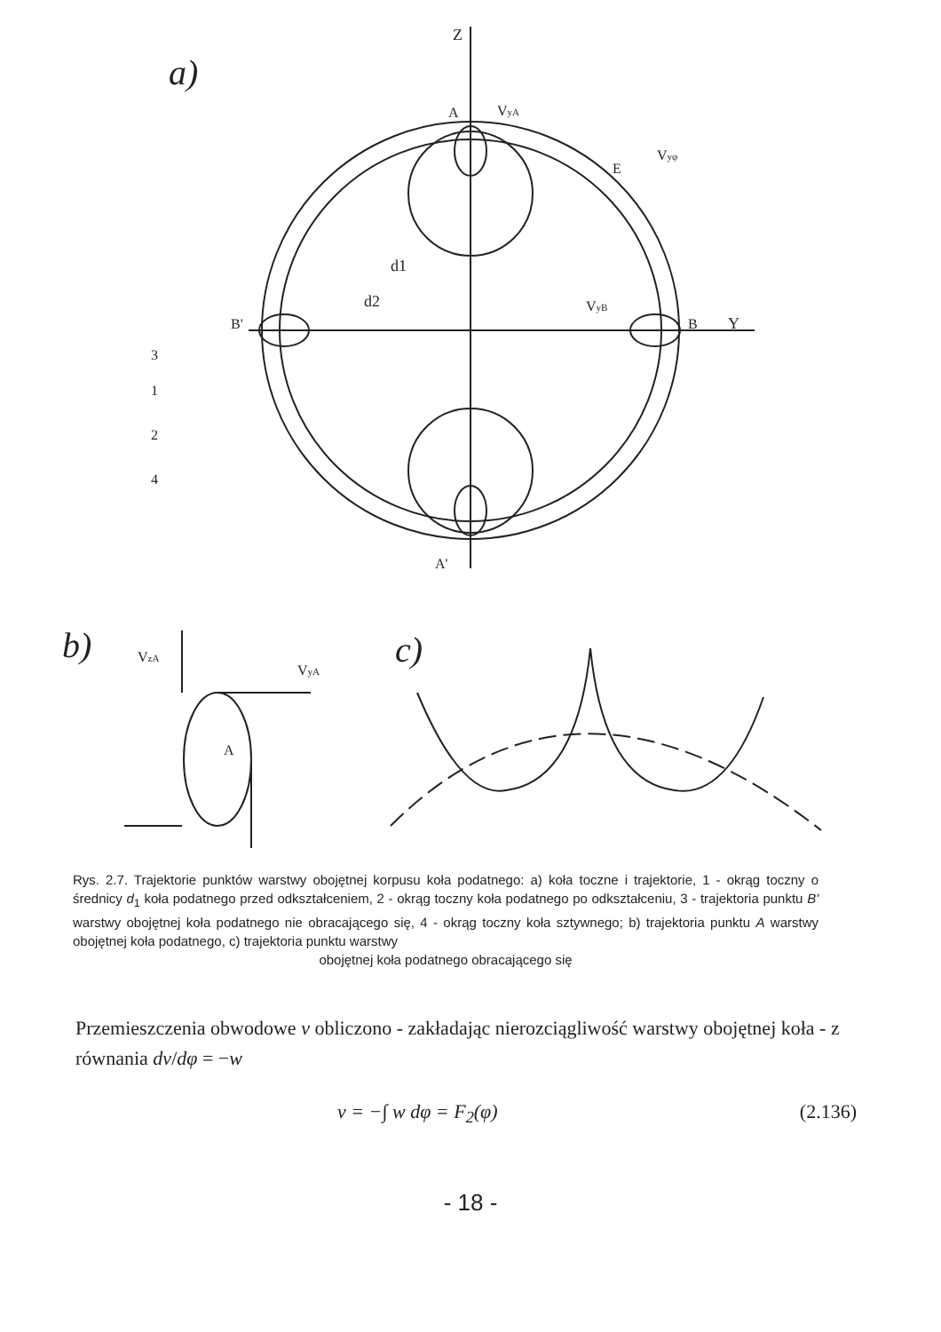a)
Z
Y
A
A'
B'
B
VyA
Vyφ
VyB
E
d2
d1
3
1
2
4
b)
VzA
VyA
A
c)
Rys. 2.7. Trajektorie punktów warstwy obojętnej korpusu koła podatnego: a) koła toczne i trajektorie, 1 - okrąg toczny o średnicy d<sub>1</sub> koła podatnego przed odkształceniem, 2 - okrąg toczny koła podatnego po odkształceniu, 3 - trajektoria punktu B' warstwy obojętnej koła podatnego nie obracającego się, 4 - okrąg toczny koła sztywnego; b) trajektoria punktu A warstwy obojętnej koła podatnego, c) trajektoria punktu warstwy
obojętnej koła podatnego obracającego się
Przemieszczenia obwodowe v obliczono - zakładając nierozciągliwość warstwy obojętnej koła - z równania dv/dφ = −w
v = −∫ w dφ = F<sub>2</sub>(φ) (2.136)
- 18 -